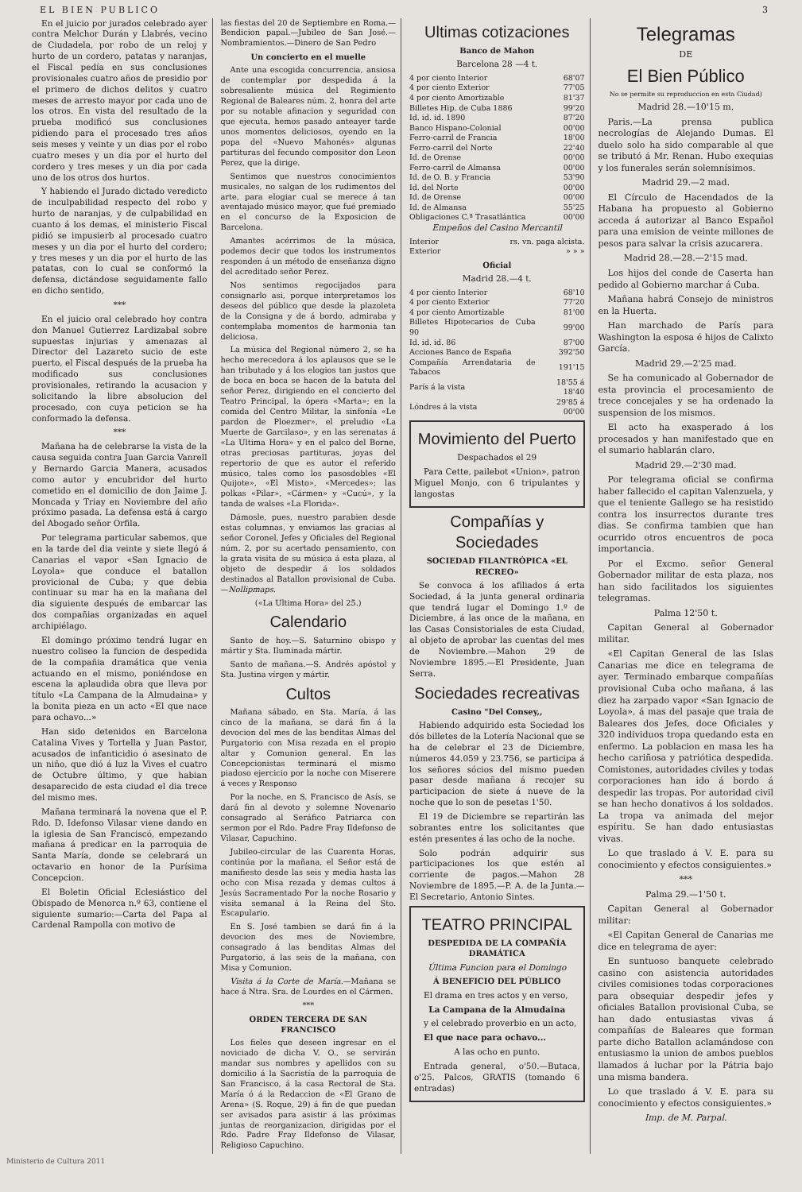EL BIEN PUBLICO 3
En el juicio por jurados celebrado ayer contra Melchor Durán y Llabrés, vecino de Ciudadela, por robo de un reloj y hurto de un cordero, patatas y naranjas, el Fiscal pedía en sus conclusiones provisionales cuatro años de presidio por el primero de dichos delitos y cuatro meses de arresto mayor por cada uno de los otros. En vista del resultado de la prueba modificó sus conclusiones pidiendo para el procesado tres años seis meses y veinte y un dias por el robo cuatro meses y un dia por el hurto del cordero y tres meses y un dia por cada uno de los otros dos hurtos.
Y habiendo el Jurado dictado veredicto de inculpabilidad respecto del robo y hurto de naranjas, y de culpabilidad en cuanto á los demas, el ministerio Fiscal pidió se impusierb al procesado cuatro meses y un dia por el hurto del cordero; y tres meses y un dia por el hurto de las patatas, con lo cual se conformó la defensa, dictándose seguidamente fallo en dicho sentido,
***
En el juicio oral celebrado hoy contra don Manuel Gutierrez Lardizabal sobre supuestas injurias y amenazas al Director del Lazareto sucio de este puerto, el Fiscal después de la prueba ha modificado sus conclusiones provisionales, retirando la acusacion y solicitando la libre absolucion del procesado, con cuya peticion se ha conformado la defensa.
***
Mañana ha de celebrarse la vista de la causa seguida contra Juan Garcia Vanrell y Bernardo Garcia Manera, acusados como autor y encubridor del hurto cometido en el domicilio de don Jaime J. Moncada y Triay en Noviembre del año próximo pasada. La defensa está á cargo del Abogado señor Orfila.
Por telegrama particular sabemos, que en la tarde del dia veinte y siete llegó á Canarias el vapor «San Ignacio de Loyola» que conduce el batallon provicional de Cuba; y que debia continuar su mar ha en la mañana del dia siguiente después de embarcar las dos compañias organizadas en aquel archipiélago.
El domingo próximo tendrá lugar en nuestro coliseo la funcion de despedida de la compañia dramática que venia actuando en el mismo, poniéndose en escena la aplaudida obra que lleva por título «La Campana de la Almudaina» y la bonita pieza en un acto «El que nace para ochavo...»
Han sido detenidos en Barcelona Catalina Vives y Tortella y Juan Pastor, acusados de infanticidio ó asesinato de un niño, que dió á luz la Vives el cuatro de Octubre último, y que habian desaparecido de esta ciudad el dia trece del mismo mes.
Mañana terminará la novena que el P. Rdo. D. Idefonso Vilasar viene dando en la iglesia de San Franciscó, empezando mañana á predicar en la parroquia de Santa María, donde se celebrará un octavario en honor de la Purísima Concepcion.
El Boletin Oficial Eclesiástico del Obispado de Menorca n.º 63, contiene el siguiente sumario:—Carta del Papa al Cardenal Rampolla con motivo de
las fiestas del 20 de Septiembre en Roma.—Bendicion papal.—Jubileo de San José.—Nombramientos.—Dinero de San Pedro
Un concierto en el muelle
Ante una escogida concurrencia, ansiosa de contemplar por despedida á la sobresaliente música del Regimiento Regional de Baleares núm. 2, honra del arte por su notable afinacion y seguridad con que ejecuta, hemos pasado anteayer tarde unos momentos deliciosos, oyendo en la popa del «Nuevo Mahonés» algunas partituras del fecundo compositor don Leon Perez, que la dirige.
Sentimos que nuestros conocimientos musicales, no salgan de los rudimentos del arte, para elogiar cual se merece á tan aventajado músico mayor, que fué premiado en el concurso de la Exposicion de Barcelona.
Amantes acérrimos de la música, podemos decir que todos los instrumentos responden á un método de enseñanza digno del acreditado señor Perez.
Nos sentimos regocijados para consignarlo asi, porque interpretamos los deseos del público que desde la plazoleta de la Consigna y de á bordo, admiraba y contemplaba momentos de harmonia tan deliciosa.
La música del Regional número 2, se ha hecho merecedora á los aplausos que se le han tributado y á los elogios tan justos que de boca en boca se hacen de la batuta del señor Perez, dirigiendo en el concierto del Teatro Principal, la ópera «Marta»; en la comida del Centro Militar, la sinfonía «Le pardon de Ploezmer», el preludio «La Muerte de Garcilaso», y en las serenatas á «La Ultima Hora» y en el palco del Borne, otras preciosas partituras, joyas del repertorio de que es autor el referido músico, tales como los pasosdobles «El Quijote», «El Misto», «Mercedes»; las polkas «Pilar», «Cármen» y «Cucú», y la tanda de walses «La Florida».
Dámosle, pues, nuestro parabien desde estas columnas, y enviamos las gracias al señor Coronel, Jefes y Oficiales del Regional núm. 2, por su acertado pensamiento, con la grata visita de su música á esta plaza, al objeto de despedir á los soldados destinados al Batallon provisional de Cuba.—Nollipmaps.
(«La Ultima Hora» del 25.)
Calendario
Santo de hoy.—S. Saturnino obispo y mártir y Sta. Iluminada mártir.
Santo de mañana.—S. Andrés apóstol y Sta. Justina vírgen y mártir.
Cultos
Mañana sábado, en Sta. María, á las cinco de la mañana, se dará fin á la devocion del mes de las benditas Almas del Purgatorio con Misa rezada en el propio altar y Comunion general. En las Concepcionistas terminará el mismo piadoso ejercicio por la noche con Miserere á veces y Responso
Por la noche, en S. Francisco de Asís, se dará fin al devoto y solemne Novenario consagrado al Seráfico Patriarca con sermon por el Rdo. Padre Fray Ildefonso de Vilasar, Capuchino.
Jubileo-circular de las Cuarenta Horas, continúa por la mañana, el Señor está de manifiesto desde las seis y media hasta las ocho con Misa rezada y demas cultos á Jesús Sacramentado Por la noche Rosario y visita semanal á la Reina del Sto. Escapulario.
En S. José tambien se dará fin á la devocion des mes de Noviembre, consagrado á las benditas Almas del Purgatorio, á las seis de la mañana, con Misa y Comunion.
Visita á la Corte de María.—Mañana se hace á Ntra. Sra. de Lourdes en el Cármen.
***
ORDEN TERCERA DE SAN FRANCISCO
Los fieles que deseen ingresar en el noviciado de dicha V. O., se servirán mandar sus nombres y apellidos con su domicilio á la Sacristía de la parroquia de San Francisco, á la casa Rectoral de Sta. María ó á la Redaccion de «El Grano de Arena» (S. Roque, 29) á fin de que puedan ser avisados para asistir á las próximas juntas de reorganizacion, dirigidas por el Rdo. Padre Fray Ildefonso de Vilasar, Religioso Capuchino.
Ultimas cotizaciones
Banco de Mahon
Barcelona 28 —4 t.
| 4 por ciento Interior | 68'07 |
| 4 por ciento Exterior | 77'05 |
| 4 por ciento Amortizable | 81'37 |
| Billetes Hip. de Cuba 1886 | 99'20 |
| Id. id. id. 1890 | 87'20 |
| Banco Hispano-Colonial | 00'00 |
| Ferro-carril de Francia | 18'00 |
| Ferro-carril del Norte | 22'40 |
| Id. de Orense | 00'00 |
| Ferro-carril de Almansa | 00'00 |
| Id. de O. B. y Francia | 53'90 |
| Id. del Norte | 00'00 |
| Id. de Orense | 00'00 |
| Id. de Almansa | 55'25 |
| Obligaciones C.ª Trasatlántica | 00'00 |
Empeños del Casino Mercantil
| Interior | rs. vn. paga alcista. |
| Exterior | » » » |
Oficial
Madrid 28.—4 t.
| 4 por ciento Interior | 68'10 |
| 4 por ciento Exterior | 77'20 |
| 4 por ciento Amortizable | 81'00 |
| Billetes Hipotecarios de Cuba 90 | 99'00 |
| Id. id. id. 86 | 87'00 |
| Acciones Banco de España | 392'50 |
| Compañía Arrendataria de Tabacos | 191'15 |
| París á la vista | 18'55 á 18'40 |
| Lóndres á la vista | 29'85 á 00'00 |
Movimiento del Puerto
Despachados el 29
Para Cette, pailebot «Union», patron Miguel Monjo, con 6 tripulantes y langostas
Compañías y Sociedades
SOCIEDAD FILANTRÓPICA «EL RECREO»
Se convoca á los afiliados á erta Sociedad, á la junta general ordinaria que tendrá lugar el Domingo 1.º de Diciembre, á las once de la mañana, en las Casas Consistoriales de esta Ciudad, al objeto de aprobar las cuentas del mes de Noviembre.—Mahon 29 de Noviembre 1895.—El Presidente, Juan Serra.
Sociedades recreativas
Casino "Del Consey,,
Habiendo adquirido esta Sociedad los dós billetes de la Lotería Nacional que se ha de celebrar el 23 de Diciembre, números 44.059 y 23.756, se participa á los señores sócios del mismo pueden pasar desde mañana á recojer su participacion de siete á nueve de la noche que lo son de pesetas 1'50.
El 19 de Diciembre se repartirán las sobrantes entre los solicitantes que estén presentes á las ocho de la noche.
Solo podrán adquirir sus participaciones los que estén al corriente de pagos.—Mahon 28 Noviembre de 1895.—P. A. de la Junta.—El Secretario, Antonio Sintes.
TEATRO PRINCIPAL
DESPEDIDA DE LA COMPAÑÍA DRAMÁTICA
Última Funcion para el Domingo
Á BENEFICIO DEL PÚBLICO
El drama en tres actos y en verso,
La Campana de la Almudaina
y el celebrado proverbio en un acto,
El que nace para ochavo...
A las ocho en punto.
Entrada general, o'50.—Butaca, o'25. Palcos, GRATIS (tomando 6 entradas)
Telegramas
DE
El Bien Público
No se permite su reproduccion en esta Ciudad)
Madrid 28.—10'15 m.
Paris.—La prensa publica necrologías de Alejando Dumas. El duelo solo ha sido comparable al que se tributó á Mr. Renan. Hubo exequias y los funerales serán solemnísimos.
Madrid 29.—2 mad.
El Círculo de Hacendados de la Habana ha propuesto al Gobierno acceda á autorizar al Banco Español para una emision de veinte millones de pesos para salvar la crisis azucarera.
Madrid 28.—28.—2'15 mad.
Los hijos del conde de Caserta han pedido al Gobierno marchar á Cuba.
Mañana habrá Consejo de ministros en la Huerta.
Han marchado de París para Washington la esposa é hijos de Calixto García.
Madrid 29.—2'25 mad.
Se ha comunicado al Gobernador de esta provincia el procesamiento de trece concejales y se ha ordenado la suspension de los mismos.
El acto ha exasperado á los procesados y han manifestado que en el sumario hablarán claro.
Madrid 29.—2'30 mad.
Por telegrama oficial se confirma haber fallecido el capitan Valenzuela, y que el teniente Gallego se ha resistido contra los insurrectos durante tres dias. Se confirma tambien que han ocurrido otros encuentros de poca importancia.
Por el Excmo. señor General Gobernador militar de esta plaza, nos han sido facilitados los siguientes telegramas.
Palma 12'50 t.
Capitan General al Gobernador militar.
«El Capitan General de las Islas Canarias me dice en telegrama de ayer. Terminado embarque compañías provisional Cuba ocho mañana, á las diez ha zarpado vapor «San Ignacio de Loyola», á mas del pasaje que traia de Baleares dos Jefes, doce Oficiales y 320 individuos tropa quedando esta en enfermo. La poblacion en masa les ha hecho cariñosa y patriótica despedida. Comistones, autoridades civiles y todas corporaciones han ido á bordo á despedir las tropas. Por autoridad civil se han hecho donativos á los soldados. La tropa va animada del mejor espíritu. Se han dado entusiastas vivas.
Lo que traslado á V. E. para su conocimiento y efectos consiguientes.»
***
Palma 29.—1'50 t.
Capitan General al Gobernador militar:
«El Capitan General de Canarias me dice en telegrama de ayer:
En suntuoso banquete celebrado casino con asistencia autoridades civiles comisiones todas corporaciones para obsequiar despedir jefes y oficiales Batallon provisional Cuba, se han dado entusiastas vivas á compañías de Baleares que forman parte dicho Batallon aclamándose con entusiasmo la union de ambos pueblos llamados á luchar por la Pátria bajo una misma bandera.
Lo que traslado á V. E. para su conocimiento y efectos consiguientes.»
Imp. de M. Parpal.
Ministerio de Cultura 2011